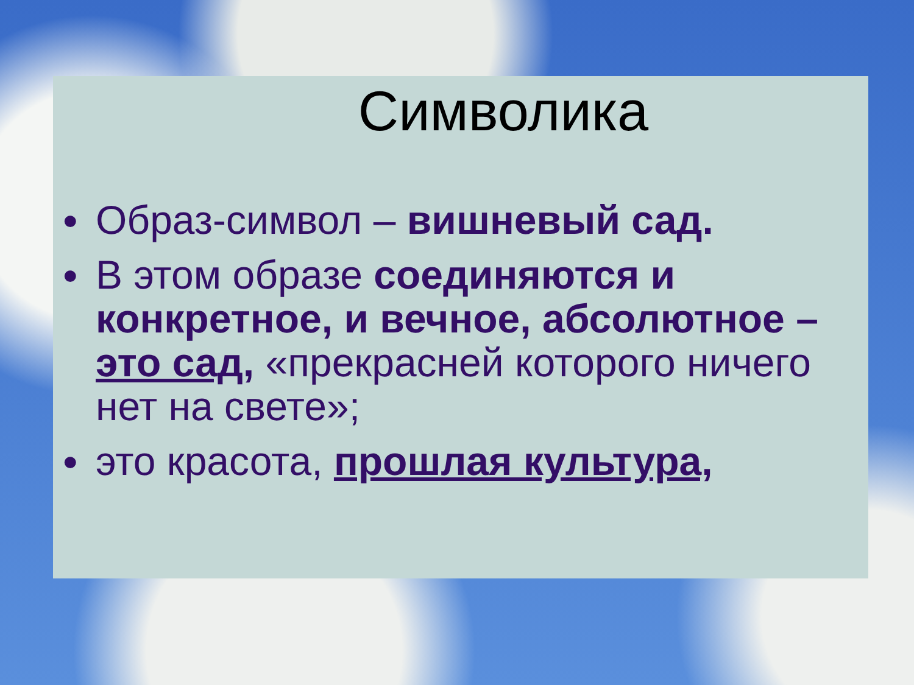Символика
● Образ-символ – вишневый сад.
● В этом образе соединяются и конкретное, и вечное, абсолютное – это сад, «прекрасней которого ничего нет на свете»;
● это красота, прошлая культура,